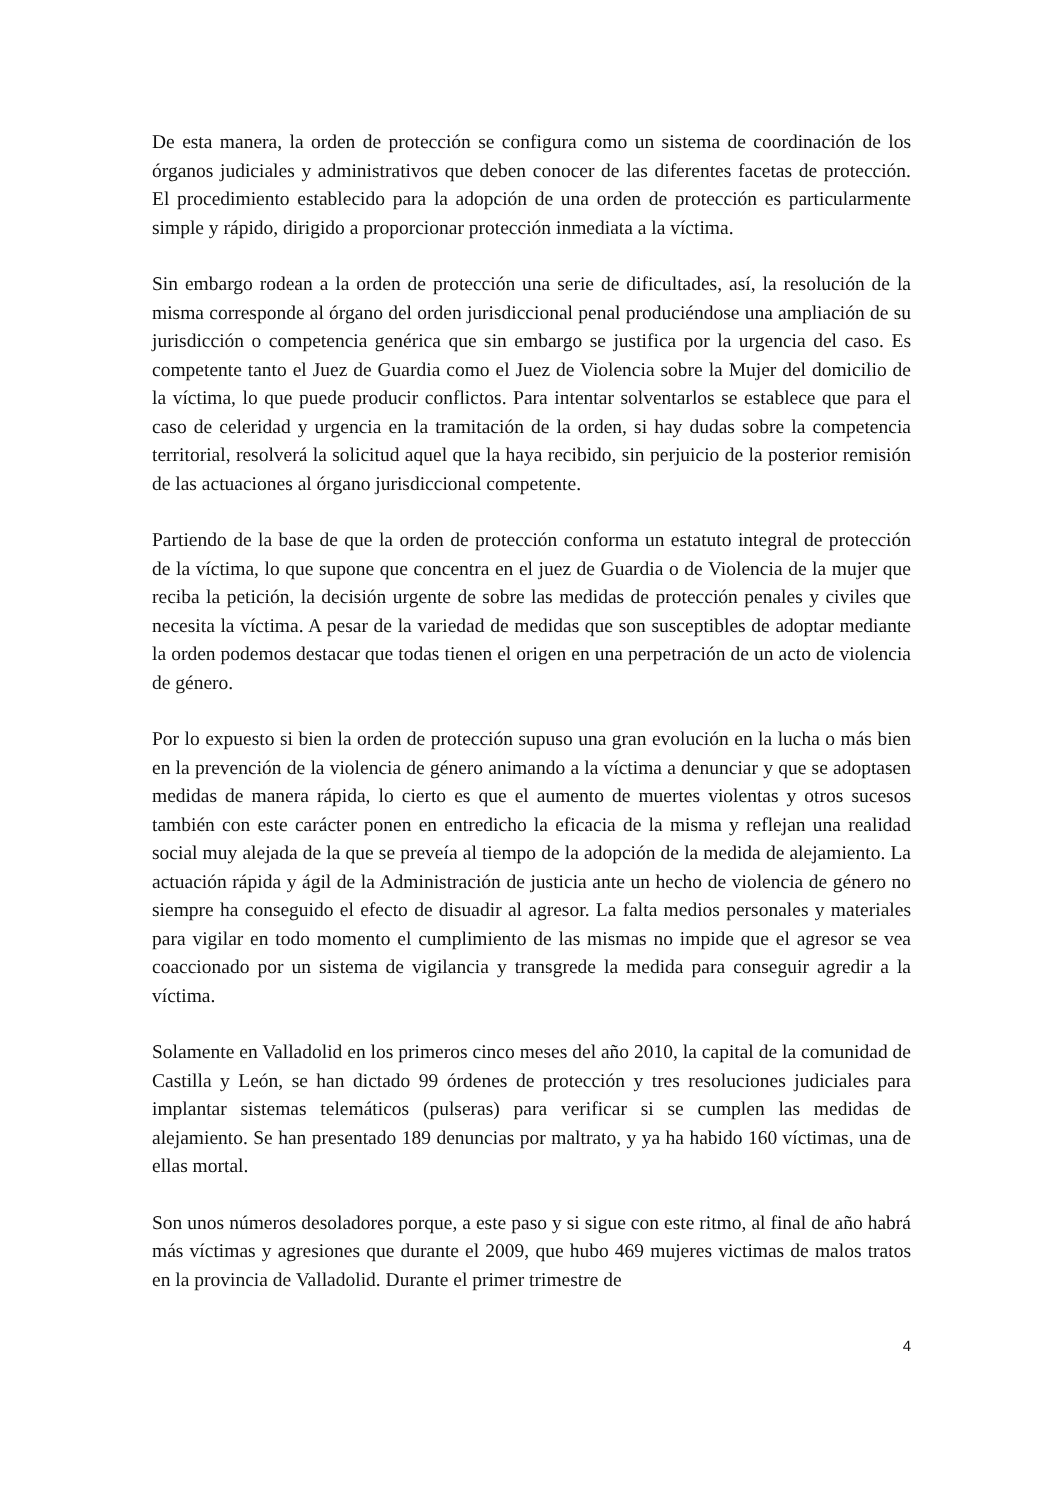De esta manera, la orden de protección se configura como un sistema de coordinación de los órganos judiciales y administrativos que deben conocer de las diferentes facetas de protección. El procedimiento establecido para la adopción de una orden de protección es particularmente simple y rápido, dirigido a proporcionar protección inmediata a la víctima.
Sin embargo rodean a la orden de protección una serie de dificultades, así, la resolución de la misma corresponde al órgano del orden jurisdiccional penal produciéndose una ampliación de su jurisdicción o competencia genérica que sin embargo se justifica por la urgencia del caso. Es competente tanto el Juez de Guardia como el Juez de Violencia sobre la Mujer del domicilio de la víctima, lo que puede producir conflictos. Para intentar solventarlos se establece que para el caso de celeridad y urgencia en la tramitación de la orden, si hay dudas sobre la competencia territorial, resolverá la solicitud aquel que la haya recibido, sin perjuicio de la posterior remisión de las actuaciones al órgano jurisdiccional competente.
Partiendo de la base de que la orden de protección conforma un estatuto integral de protección de la víctima, lo que supone que concentra en el juez de Guardia o de Violencia de la mujer que reciba la petición, la decisión urgente de sobre las medidas de protección penales y civiles que necesita la víctima. A pesar de la variedad de medidas que son susceptibles de adoptar mediante la orden podemos destacar que todas tienen el origen en una perpetración de un acto de violencia de género.
Por lo expuesto si bien la orden de protección supuso una gran evolución en la lucha o más bien en la prevención de la violencia de género animando a la víctima a denunciar y que se adoptasen medidas de manera rápida, lo cierto es que el aumento de muertes violentas y otros sucesos también con este carácter ponen en entredicho la eficacia de la misma y reflejan una realidad social muy alejada de la que se preveía al tiempo de la adopción de la medida de alejamiento. La actuación rápida y ágil de la Administración de justicia ante un hecho de violencia de género no siempre ha conseguido el efecto de disuadir al agresor. La falta medios personales y materiales para vigilar en todo momento el cumplimiento de las mismas no impide que el agresor se vea coaccionado por un sistema de vigilancia y transgrede la medida para conseguir agredir a la víctima.
Solamente en Valladolid en los primeros cinco meses del año 2010, la capital de la comunidad de Castilla y León, se han dictado 99 órdenes de protección y tres resoluciones judiciales para implantar sistemas telemáticos (pulseras) para verificar si se cumplen las medidas de alejamiento. Se han presentado 189 denuncias por maltrato, y ya ha habido 160 víctimas, una de ellas mortal.
Son unos números desoladores porque, a este paso y si sigue con este ritmo, al final de año habrá más víctimas y agresiones que durante el 2009, que hubo 469 mujeres victimas de malos tratos en la provincia de Valladolid. Durante el primer trimestre de
4